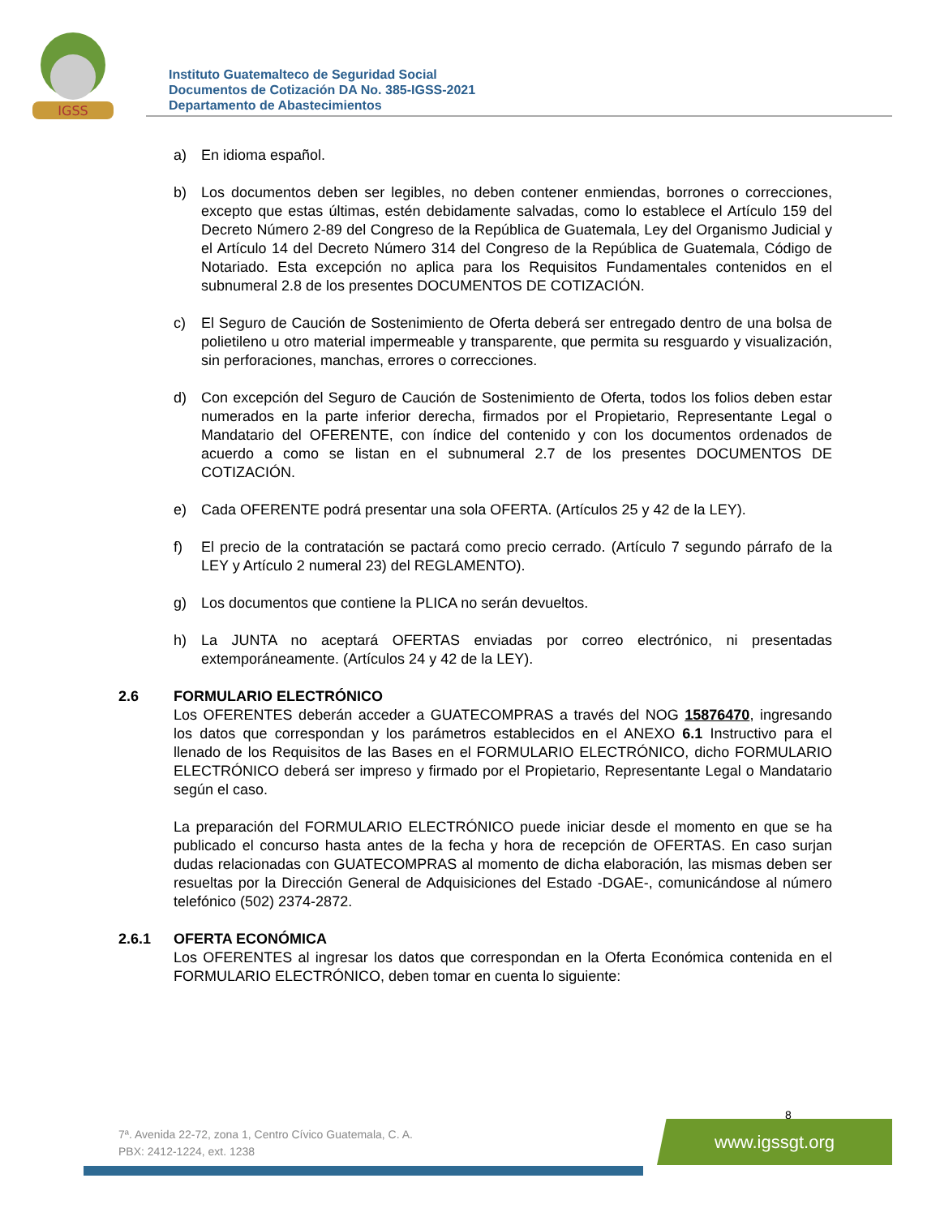IGSS
Instituto Guatemalteco de Seguridad Social
Documentos de Cotización DA No. 385-IGSS-2021
Departamento de Abastecimientos
a) En idioma español.
b) Los documentos deben ser legibles, no deben contener enmiendas, borrones o correcciones, excepto que estas últimas, estén debidamente salvadas, como lo establece el Artículo 159 del Decreto Número 2-89 del Congreso de la República de Guatemala, Ley del Organismo Judicial y el Artículo 14 del Decreto Número 314 del Congreso de la República de Guatemala, Código de Notariado. Esta excepción no aplica para los Requisitos Fundamentales contenidos en el subnumeral 2.8 de los presentes DOCUMENTOS DE COTIZACIÓN.
c) El Seguro de Caución de Sostenimiento de Oferta deberá ser entregado dentro de una bolsa de polietileno u otro material impermeable y transparente, que permita su resguardo y visualización, sin perforaciones, manchas, errores o correcciones.
d) Con excepción del Seguro de Caución de Sostenimiento de Oferta, todos los folios deben estar numerados en la parte inferior derecha, firmados por el Propietario, Representante Legal o Mandatario del OFERENTE, con índice del contenido y con los documentos ordenados de acuerdo a como se listan en el subnumeral 2.7 de los presentes DOCUMENTOS DE COTIZACIÓN.
e) Cada OFERENTE podrá presentar una sola OFERTA. (Artículos 25 y 42 de la LEY).
f) El precio de la contratación se pactará como precio cerrado. (Artículo 7 segundo párrafo de la LEY y Artículo 2 numeral 23) del REGLAMENTO).
g) Los documentos que contiene la PLICA no serán devueltos.
h) La JUNTA no aceptará OFERTAS enviadas por correo electrónico, ni presentadas extemporáneamente. (Artículos 24 y 42 de la LEY).
2.6 FORMULARIO ELECTRÓNICO
Los OFERENTES deberán acceder a GUATECOMPRAS a través del NOG 15876470, ingresando los datos que correspondan y los parámetros establecidos en el ANEXO 6.1 Instructivo para el llenado de los Requisitos de las Bases en el FORMULARIO ELECTRÓNICO, dicho FORMULARIO ELECTRÓNICO deberá ser impreso y firmado por el Propietario, Representante Legal o Mandatario según el caso.
La preparación del FORMULARIO ELECTRÓNICO puede iniciar desde el momento en que se ha publicado el concurso hasta antes de la fecha y hora de recepción de OFERTAS. En caso surjan dudas relacionadas con GUATECOMPRAS al momento de dicha elaboración, las mismas deben ser resueltas por la Dirección General de Adquisiciones del Estado -DGAE-, comunicándose al número telefónico (502) 2374-2872.
2.6.1 OFERTA ECONÓMICA
Los OFERENTES al ingresar los datos que correspondan en la Oferta Económica contenida en el FORMULARIO ELECTRÓNICO, deben tomar en cuenta lo siguiente:
8
7ª. Avenida 22-72, zona 1, Centro Cívico Guatemala, C. A.
PBX: 2412-1224, ext. 1238
www.igssgt.org